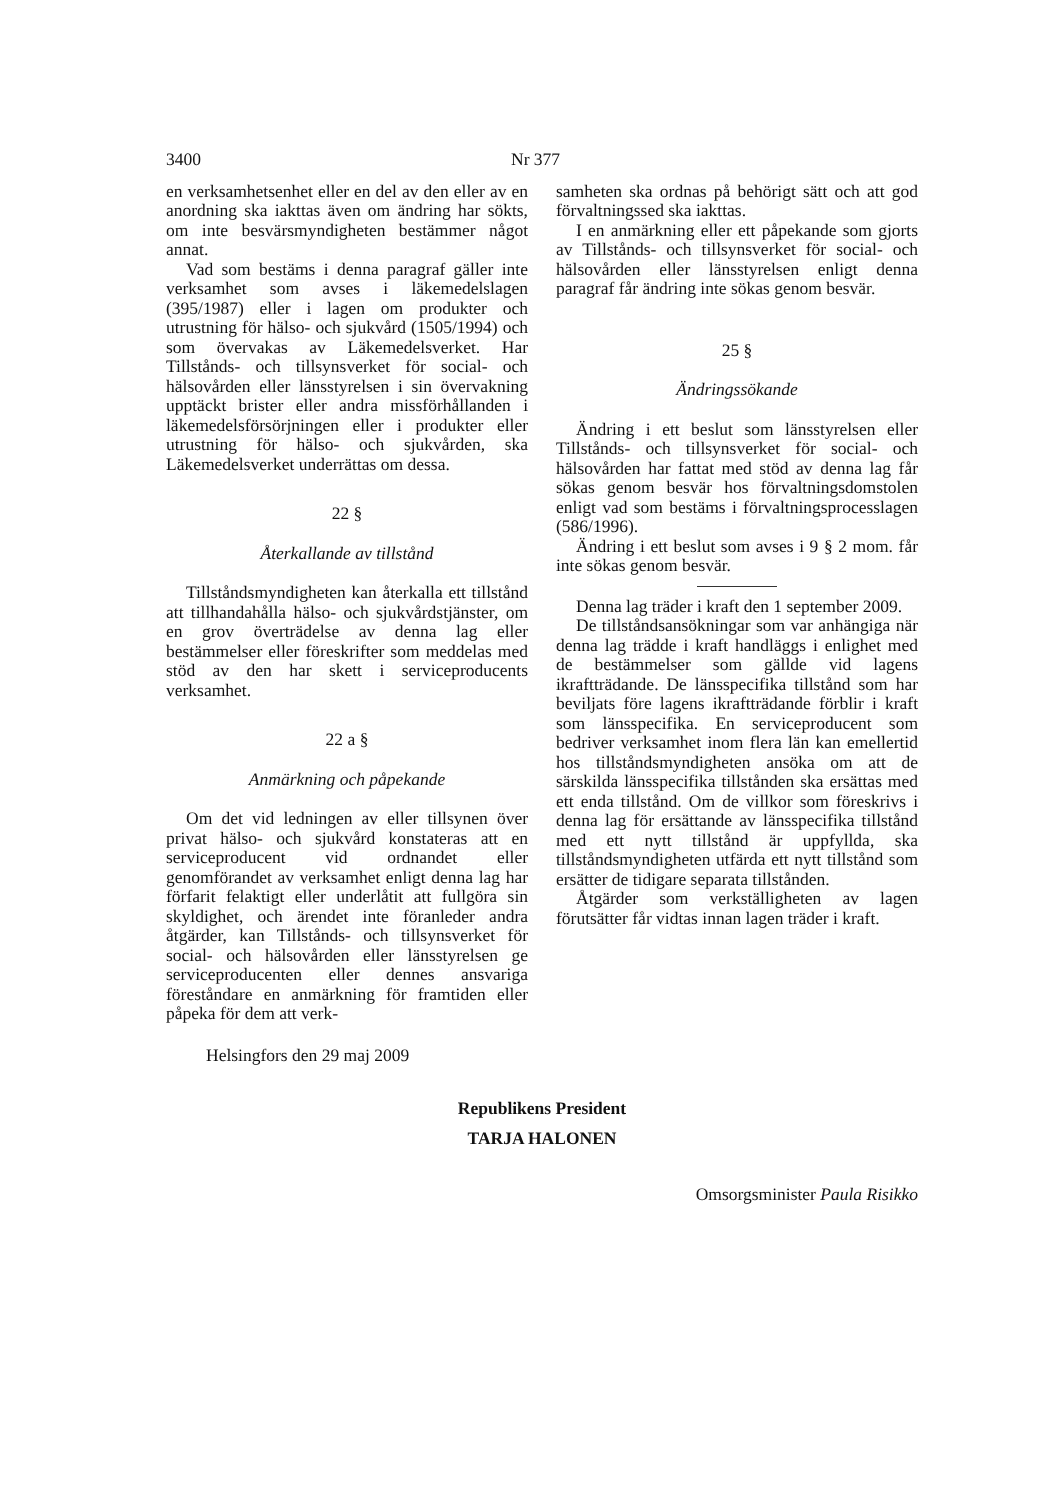3400 Nr 377
en verksamhetsenhet eller en del av den eller av en anordning ska iakttas även om ändring har sökts, om inte besvärsmyndigheten bestämmer något annat.
Vad som bestäms i denna paragraf gäller inte verksamhet som avses i läkemedelslagen (395/1987) eller i lagen om produkter och utrustning för hälso- och sjukvård (1505/1994) och som övervakas av Läkemedelsverket. Har Tillstånds- och tillsynsverket för social- och hälsovården eller länsstyrelsen i sin övervakning upptäckt brister eller andra missförhållanden i läkemedelsförsörjningen eller i produkter eller utrustning för hälso- och sjukvården, ska Läkemedelsverket underrättas om dessa.
22 §
Återkallande av tillstånd
Tillståndsmyndigheten kan återkalla ett tillstånd att tillhandahålla hälso- och sjukvårdstjänster, om en grov överträdelse av denna lag eller bestämmelser eller föreskrifter som meddelas med stöd av den har skett i serviceproducents verksamhet.
22 a §
Anmärkning och påpekande
Om det vid ledningen av eller tillsynen över privat hälso- och sjukvård konstateras att en serviceproducent vid ordnandet eller genomförandet av verksamhet enligt denna lag har förfarit felaktigt eller underlåtit att fullgöra sin skyldighet, och ärendet inte föranleder andra åtgärder, kan Tillstånds- och tillsynsverket för social- och hälsovården eller länsstyrelsen ge serviceproducenten eller dennes ansvariga föreståndare en anmärkning för framtiden eller påpeka för dem att verk-
samheten ska ordnas på behörigt sätt och att god förvaltningssed ska iakttas.
I en anmärkning eller ett påpekande som gjorts av Tillstånds- och tillsynsverket för social- och hälsovården eller länsstyrelsen enligt denna paragraf får ändring inte sökas genom besvär.
25 §
Ändringssökande
Ändring i ett beslut som länsstyrelsen eller Tillstånds- och tillsynsverket för social- och hälsovården har fattat med stöd av denna lag får sökas genom besvär hos förvaltningsdomstolen enligt vad som bestäms i förvaltningsprocesslagen (586/1996).
Ändring i ett beslut som avses i 9 § 2 mom. får inte sökas genom besvär.
Denna lag träder i kraft den 1 september 2009.
De tillståndsansökningar som var anhängiga när denna lag trädde i kraft handläggs i enlighet med de bestämmelser som gällde vid lagens ikraftträdande. De länsspecifika tillstånd som har beviljats före lagens ikraftträdande förblir i kraft som länsspecifika. En serviceproducent som bedriver verksamhet inom flera län kan emellertid hos tillståndsmyndigheten ansöka om att de särskilda länsspecifika tillstånden ska ersättas med ett enda tillstånd. Om de villkor som föreskrivs i denna lag för ersättande av länsspecifika tillstånd med ett nytt tillstånd är uppfyllda, ska tillståndsmyndigheten utfärda ett nytt tillstånd som ersätter de tidigare separata tillstånden.
Åtgärder som verkställigheten av lagen förutsätter får vidtas innan lagen träder i kraft.
Helsingfors den 29 maj 2009
Republikens President
TARJA HALONEN
Omsorgsminister Paula Risikko